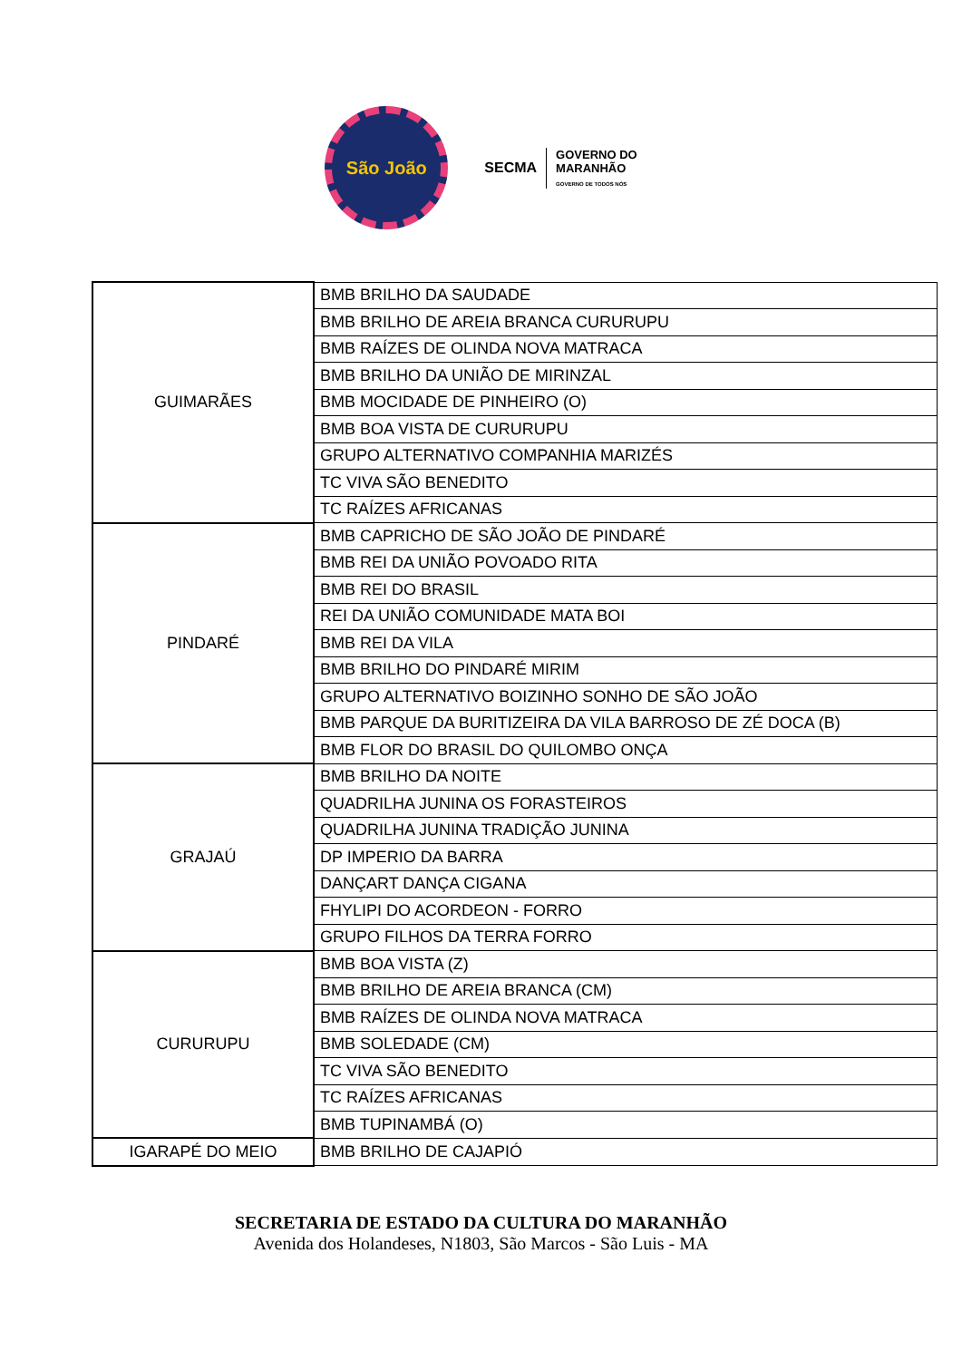São João
SECMA GOVERNO DO
MARANHÃO
GOVERNO DE TODOS NÓS
| GUIMARÃES | BMB BRILHO DA SAUDADE |
| | BMB BRILHO DE AREIA BRANCA CURURUPU |
| | BMB RAÍZES DE OLINDA NOVA MATRACA |
| | BMB BRILHO DA UNIÃO DE MIRINZAL |
| | BMB MOCIDADE DE PINHEIRO (O) |
| | BMB BOA VISTA DE CURURUPU |
| | GRUPO ALTERNATIVO COMPANHIA MARIZÉS |
| | TC VIVA SÃO BENEDITO |
| | TC RAÍZES AFRICANAS |
| PINDARÉ | BMB CAPRICHO DE SÃO JOÃO DE PINDARÉ |
| | BMB REI DA UNIÃO POVOADO RITA |
| | BMB REI DO BRASIL |
| | REI DA UNIÃO COMUNIDADE MATA BOI |
| | BMB REI DA VILA |
| | BMB BRILHO DO PINDARÉ MIRIM |
| | GRUPO ALTERNATIVO BOIZINHO SONHO DE SÃO JOÃO |
| | BMB PARQUE DA BURITIZEIRA DA VILA BARROSO DE ZÉ DOCA (B) |
| | BMB FLOR DO BRASIL DO QUILOMBO ONÇA |
| GRAJAÚ | BMB BRILHO DA NOITE |
| | QUADRILHA JUNINA OS FORASTEIROS |
| | QUADRILHA JUNINA TRADIÇÃO JUNINA |
| | DP IMPERIO DA BARRA |
| | DANÇART DANÇA CIGANA |
| | FHYLIPI DO ACORDEON - FORRO |
| | GRUPO FILHOS DA TERRA FORRO |
| CURURUPU | BMB BOA VISTA (Z) |
| | BMB BRILHO DE AREIA BRANCA (CM) |
| | BMB RAÍZES DE OLINDA NOVA MATRACA |
| | BMB SOLEDADE (CM) |
| | TC VIVA SÃO BENEDITO |
| | TC RAÍZES AFRICANAS |
| | BMB TUPINAMBÁ (O) |
| IGARAPÉ DO MEIO | BMB BRILHO DE CAJAPIÓ |
SECRETARIA DE ESTADO DA CULTURA DO MARANHÃO
Avenida dos Holandeses, N1803, São Marcos - São Luis - MA